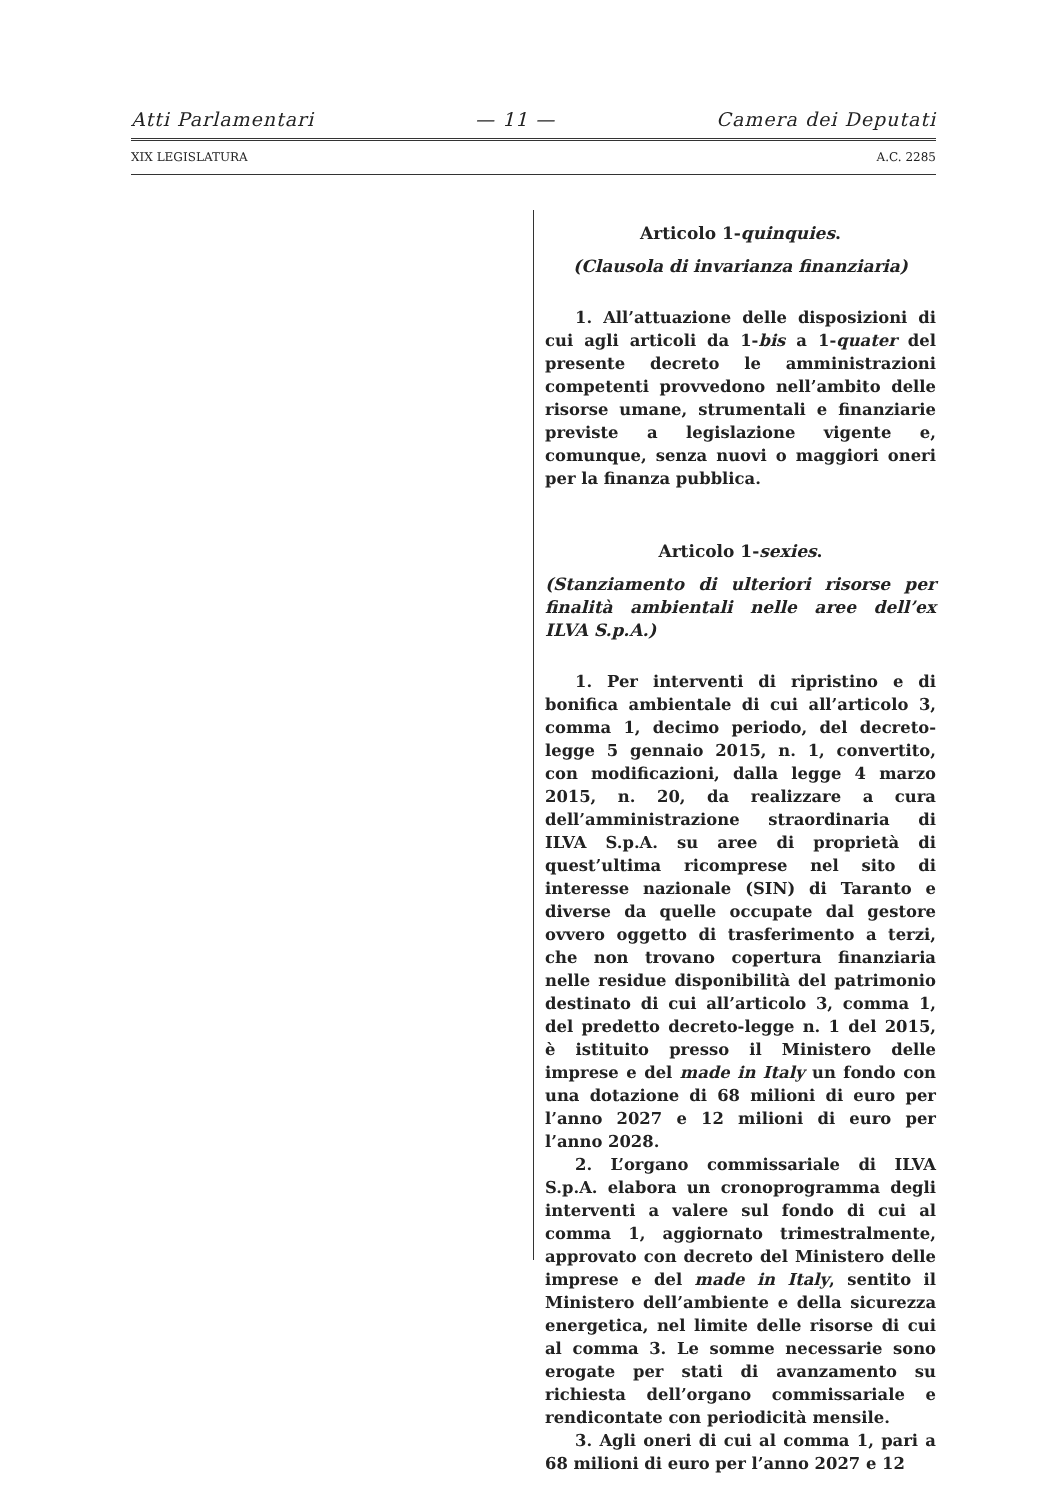Atti Parlamentari — 11 — Camera dei Deputati
XIX LEGISLATURA A.C. 2285
Articolo 1-quinquies.
(Clausola di invarianza finanziaria)
1. All’attuazione delle disposizioni di cui agli articoli da 1-bis a 1-quater del presente decreto le amministrazioni competenti provvedono nell’ambito delle risorse umane, strumentali e finanziarie previste a legislazione vigente e, comunque, senza nuovi o maggiori oneri per la finanza pubblica.
Articolo 1-sexies.
(Stanziamento di ulteriori risorse per finalità ambientali nelle aree dell’ex ILVA S.p.A.)
1. Per interventi di ripristino e di bonifica ambientale di cui all’articolo 3, comma 1, decimo periodo, del decreto-legge 5 gennaio 2015, n. 1, convertito, con modificazioni, dalla legge 4 marzo 2015, n. 20, da realizzare a cura dell’amministrazione straordinaria di ILVA S.p.A. su aree di proprietà di quest’ultima ricomprese nel sito di interesse nazionale (SIN) di Taranto e diverse da quelle occupate dal gestore ovvero oggetto di trasferimento a terzi, che non trovano copertura finanziaria nelle residue disponibilità del patrimonio destinato di cui all’articolo 3, comma 1, del predetto decreto-legge n. 1 del 2015, è istituito presso il Ministero delle imprese e del made in Italy un fondo con una dotazione di 68 milioni di euro per l’anno 2027 e 12 milioni di euro per l’anno 2028.
2. L’organo commissariale di ILVA S.p.A. elabora un cronoprogramma degli interventi a valere sul fondo di cui al comma 1, aggiornato trimestralmente, approvato con decreto del Ministero delle imprese e del made in Italy, sentito il Ministero dell’ambiente e della sicurezza energetica, nel limite delle risorse di cui al comma 3. Le somme necessarie sono erogate per stati di avanzamento su richiesta dell’organo commissariale e rendicontate con periodicità mensile.
3. Agli oneri di cui al comma 1, pari a 68 milioni di euro per l’anno 2027 e 12